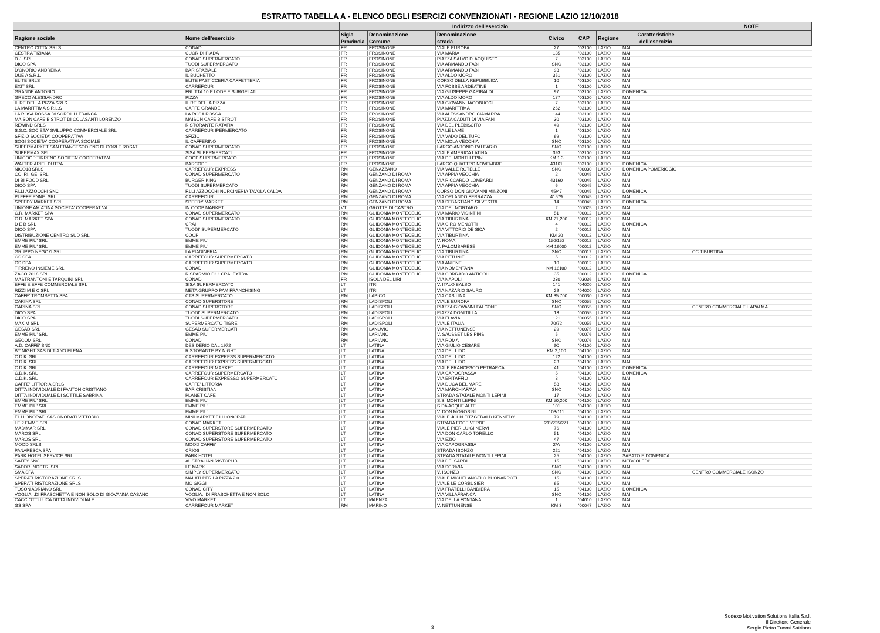ESTRATTO TABELLA A - ELENCO DEGLI ESERCIZI CONVENZIONATI - REGIONE LAZIO 12/10/2018
| | | Indirizzo dell'esercizio | | | | | | | NOTE |
| --- | --- | --- | --- | --- | --- | --- | --- | --- | --- |
| Ragione sociale | Nome dell'esercizio | Sigla Provincia | Denominazione Comune | Denominazione strada | Civico | CAP | Regione | Caratteristiche dell'esercizio | |
| CENTRO CITTA' SRLS | CONAD | FR | FROSINONE | VIALE EUROPA | 27 | '03100 | LAZIO | MAI | |
| CESTRA TIZIANA | CUOR DI PIADA | FR | FROSINONE | VIA MARIA | 135 | '03100 | LAZIO | MAI | |
| D.J. SRL | CONAD SUPERMERCATO | FR | FROSINONE | PIAZZA SALVO D' ACQUISTO | 7 | '03100 | LAZIO | MAI | |
| DICO SPA | TUODI SUPERMERCATO | FR | FROSINONE | VIA ARMANDO FABI | SNC | '03100 | LAZIO | MAI | |
| D'ONORIO ANDREINA | BAR SPAZIALE | FR | FROSINONE | VIA ARMANDO FABI | 93 | '03100 | LAZIO | MAI | |
| DUE A S.R.L. | IL BUCHETTO | FR | FROSINONE | VIA ALDO MORO | 351 | '03100 | LAZIO | MAI | |
| ELITE SRLS | ELITE PASTICCERIA CAFFETTERIA | FR | FROSINONE | CORSO DELLA REPUBBLICA | 10 | '03100 | LAZIO | MAI | |
| EXIT SRL | CARREFOUR | FR | FROSINONE | VIA FOSSE ARDEATINE | 1 | '03100 | LAZIO | MAI | |
| GRANDE ANTONIO | FRUTTA 10 E LODE E SURGELATI | FR | FROSINONE | VIA GIUSEPPE GARIBALDI | 97 | '03100 | LAZIO | DOMENICA | |
| GRECO ALESSANDRO | PIZZA | FR | FROSINONE | VIA ALDO MORO | 177 | '03100 | LAZIO | MAI | |
| IL RE DELLA PIZZA SRLS | IL RE DELLA PIZZA | FR | FROSINONE | VIA GIOVANNI IACOBUCCI | 7 | '03100 | LAZIO | MAI | |
| LA MARITTIMA S.R.L.S | CAFFE GRANDE | FR | FROSINONE | VIA MARITTIMA | 262 | '03100 | LAZIO | MAI | |
| LA ROSA ROSSA DI SORDILLI FRANCA | LA ROSA ROSSA | FR | FROSINONE | VIA ALESSANDRO CIAMARRA | 144 | '03100 | LAZIO | MAI | |
| MAISON CAFE BISTROT DI COLASANTI LORENZO | MAISON CAFE BISTROT | FR | FROSINONE | PIAZZA CADUTI DI VIA FANI | 30 | '03100 | LAZIO | MAI | |
| REWIND SRLS | RISTORANTE RATAFIA | FR | FROSINONE | VIA DEL PLEBISCITO | 49 | '03100 | LAZIO | MAI | |
| S.S.C. SOCIETA' SVILUPPO COMMERCIALE SRL | CARREFOUR IPERMERCATO | FR | FROSINONE | VIA LE LAME | 1 | '03100 | LAZIO | MAI | |
| SFIZIO SOCIETA' COOPERATIVA | SFIZIO | FR | FROSINONE | VIA VADO DEL TUFO | 69 | '03100 | LAZIO | MAI | |
| SOGI SOCIETA' COOPERATIVA SOCIALE | IL CAFFERINO | FR | FROSINONE | VIA MOLA VECCHIA | SNC | '03100 | LAZIO | MAI | |
| SUPERMARKET SAN FRANCESCO SNC DI GORI E ROSATI | CONAD SUPERMERCATO | FR | FROSINONE | LARGO ANTONIO PALEARIO | SNC | '03100 | LAZIO | MAI | |
| SUPERMAX SRL | SISA SUPERMERCATI | FR | FROSINONE | VIALE AMERICA LATINA | 393 | '03100 | LAZIO | MAI | |
| UNICOOP TIRRENO SOCIETA' COOPERATIVA | COOP SUPERMERCATO | FR | FROSINONE | VIA DEI MONTI LEPINI | KM 1.3 | '03100 | LAZIO | MAI | |
| WALTER ARIEL DUTRA | BARCODE | FR | FROSINONE | LARGO QUATTRO NOVEMBRE | 43161 | '03100 | LAZIO | DOMENICA | |
| NICO18 SRLS | CARREFOUR EXPRESS | RM | GENAZZANO | VIA VALLE ROTELLE | SNC | '00030 | LAZIO | DOMENICA POMERIGGIO | |
| CO. RI. GE. SRL | CONAD SUPERMERCATO | RM | GENZANO DI ROMA | VIA APPIA VECCHIA | 2 | '00045 | LAZIO | MAI | |
| DI BI FOOD SRL | BURGER KING | RM | GENZANO DI ROMA | VIA RICCARDO LOMBARDI | 43160 | '00045 | LAZIO | MAI | |
| DICO SPA | TUODI SUPERMERCATO | RM | GENZANO DI ROMA | VIA APPIA VECCHIA | 6 | '00045 | LAZIO | MAI | |
| F.LLI AZZOCCHI SNC | F.LLI AZZOCCHI NORCINERIA TAVOLA CALDA | RM | GENZANO DI ROMA | CORSO DON GIOVANNI MINZONI | 45/47 | '00045 | LAZIO | DOMENICA | |
| PI.EFFE.ENNE. SRL | CARREFOUR | RM | GENZANO DI ROMA | VIA ORLANDO FERRAZZA | 41579 | '00045 | LAZIO | MAI | |
| SPEEDY MARKET SRL | SPEEDY MARKET | RM | GENZANO DI ROMA | VIA SEBASTIANO SILVESTRI | 14 | '00045 | LAZIO | DOMENICA | |
| UNIONE AMIATINA SOCIETA' COOPERATIVA | IN COOP MARKET | VT | GROTTE DI CASTRO | VIA DEL MORTARO | 2 | '01025 | LAZIO | MAI | |
| C.R. MARKET SPA | CONAD SUPERMERCATO | RM | GUIDONIA MONTECELIO | VIA MARIO VISINTINI | 51 | '00012 | LAZIO | MAI | |
| C.R. MARKET SPA | CONAD SUPERMERCATO | RM | GUIDONIA MONTECELIO | VIA TIBURTINA | KM 21,200 | '00012 | LAZIO | MAI | |
| D E B SRL | CRAI | RM | GUIDONIA MONTECELIO | VIA CIRO MENOTTI | 4 | '00012 | LAZIO | DOMENICA | |
| DICO SPA | TUODI' SUPERMERCATO | RM | GUIDONIA MONTECELIO | VIA VITTORIO DE SICA | 2 | '00012 | LAZIO | MAI | |
| DISTRIBUZIONE CENTRO SUD SRL | COOP | RM | GUIDONIA MONTECELIO | VIA TIBURTINA | KM 20 | '00012 | LAZIO | MAI | |
| EMME PIU' SRL | EMME PIU' | RM | GUIDONIA MONTECELIO | V. ROMA | 150/152 | '00012 | LAZIO | MAI | |
| EMME PIU' SRL | EMME PIU' | RM | GUIDONIA MONTECELIO | V. PALOMBARESE | KM 19000 | '00012 | LAZIO | MAI | |
| GRUPPO NEGOZI SRL | LA PIADINERIA | RM | GUIDONIA MONTECELIO | VIA TIBURTINA | SNC | '00012 | LAZIO | MAI | CC TIBURTINA |
| GS SPA | CARREFOUR SUPERMERCATO | RM | GUIDONIA MONTECELIO | VIA PETUNIE | 5 | '00012 | LAZIO | MAI | |
| GS SPA | CARREFOUR SUPERMERCATO | RM | GUIDONIA MONTECELIO | VIA ANIENE | 10 | '00012 | LAZIO | MAI | |
| TIRRENO INSIEME SRL | CONAD | RM | GUIDONIA MONTECELIO | VIA NOMENTANA | KM 16100 | '00012 | LAZIO | MAI | |
| ZAGO 2018 SRL | RISPARMIO PIU' CRAI EXTRA | RM | GUIDONIA MONTECELIO | VIA CORRADO ANTICOLI | 35 | '00012 | LAZIO | DOMENICA | |
| MASTRANTONI E TARQUINI SRL | CONAD | FR | ISOLA DEL LIRI | VIA NAPOLI | 230 | '03036 | LAZIO | MAI | |
| EFFE E EFFE COMMERCIALE SRL | SISA SUPERMERCATO | LT | ITRI | V. ITALO BALBO | 141 | '04020 | LAZIO | MAI | |
| RIZZI M E C SRL | META GRUPPO PAM FRANCHISING | LT | ITRI | VIA NAZARIO SAURO | 29 | '04020 | LAZIO | MAI | |
| CAFFE' TROMBETTA SPA | CTS SUPERMERCATO | RM | LABICO | VIA CASILINA | KM 35.700 | '00030 | LAZIO | MAI | |
| CARINA SRL | CONAD SUPERSTORE | RM | LADISPOLI | VIALE EUROPA | SNC | '00055 | LAZIO | MAI | |
| CARINA SRL | CONAD SUPERSTORE | RM | LADISPOLI | PIAZZA GIOVANNI FALCONE | SNC | '00055 | LAZIO | MAI | CENTRO COMMERCIALE L APALMA |
| DICO SPA | TUODI' SUPERMERCATO | RM | LADISPOLI | PIAZZA DOMITILLA | 13 | '00055 | LAZIO | MAI | |
| DICO SPA | TUODI SUPERMERCATO | RM | LADISPOLI | VIA FLAVIA | 121 | '00055 | LAZIO | MAI | |
| MAXIM SRL | SUPERMERCATO TIGRE | RM | LADISPOLI | VIALE ITALIA | 70/72 | '00055 | LAZIO | MAI | |
| GESAD SRL | GESAD SUPERMERCATI | RM | LANUVIO | VIA NETTUNENSE | 29 | '00075 | LAZIO | MAI | |
| EMME PIU' SRL | EMME PIU' | RM | LARIANO | V. SAUSSET LES PINS | 5 | '00076 | LAZIO | MAI | |
| GECOM SRL | CONAD | RM | LARIANO | VIA ROMA | SNC | '00076 | LAZIO | MAI | |
| A.D. CAFFE' SNC | DESIDERIO DAL 1972 | LT | LATINA | VIA GIULIO CESARE | 6C | '04100 | LAZIO | MAI | |
| BY NIGHT SAS DI TIANO ELENA | RISTORANTE BY NIGHT | LT | LATINA | VIA DEL LIDO | KM 2,100 | '04100 | LAZIO | MAI | |
| C.D.K. SRL | CARREFOUR EXPRESS SUPERMERCATO | LT | LATINA | VIA DEL LIDO | 122 | '04100 | LAZIO | MAI | |
| C.D.K. SRL | CARREFOUR EXPRESS SUPERMERCATI | LT | LATINA | VIA DEL LIDO | 23 | '04100 | LAZIO | MAI | |
| C.D.K. SRL | CARREFOUR MARKET | LT | LATINA | VIALE FRANCESCO PETRARCA | 41 | '04100 | LAZIO | DOMENICA | |
| C.D.K. SRL | CARREFOUR SUPERMERCATO | LT | LATINA | VIA CAPOGRASSA | 5 | '04100 | LAZIO | DOMENICA | |
| C.D.K. SRL | CARREFOUR EXPRESSO SUPERMERCATO | LT | LATINA | VIA EPITAFFIO | 8 | '04100 | LAZIO | MAI | |
| CAFFE' LITTORIA SRLS | CAFFE' LITTORIA | LT | LATINA | VIA DUCA DEL MARE | 58 | '04100 | LAZIO | MAI | |
| DITTA INDIVIDUALE DI FANTON CRISTIANO | BAR CRISTIAN | LT | LATINA | VIA MARCHIAFAVA | SNC | '04100 | LAZIO | MAI | |
| DITTA INDIVIDUALE DI SOTTILE SABRINA | PLANET CAFE' | LT | LATINA | STRADA STATALE MONTI LEPINI | 17 | '04100 | LAZIO | MAI | |
| EMME PIU' SRL | EMME PIU' | LT | LATINA | S.S. MONTI LEPINI | KM 50,200 | '04100 | LAZIO | MAI | |
| EMME PIU' SRL | EMME PIU' | LT | LATINA | S.DA ACQUE ALTE | 101 | '04100 | LAZIO | MAI | |
| EMME PIU' SRL | EMME PIU' | LT | LATINA | V. DON MOROSINI | 103/111 | '04100 | LAZIO | MAI | |
| F.LLI ONORATI SAS ONORATI VITTORIO | MINI MARKET F.LLI ONORATI | LT | LATINA | VIALE JOHN FITZGERALD KENNEDY | 79 | '04100 | LAZIO | MAI | |
| LE 2 EMME SRL | CONAD MARKET | LT | LATINA | STRADA FOCE VERDE | 211/225/271 | '04100 | LAZIO | MAI | |
| MADIMAR SRL | CONAD SUPERSTORE SUPERMERCATO | LT | LATINA | VIALE PIER LUIGI NERVI | 76 | '04100 | LAZIO | MAI | |
| MAROS SRL | CONAD SUPERSTORE SUPERMERCATO | LT | LATINA | VIA DON CARLO TORELLO | 51 | '04100 | LAZIO | MAI | |
| MAROS SRL | CONAD SUPERSTORE SUPERMERCATO | LT | LATINA | VIA EZIO | 47 | '04100 | LAZIO | MAI | |
| MOOD SRLS | MOOD CAFFE' | LT | LATINA | VIA CAPOGRASSA | 2/A | '04100 | LAZIO | MAI | |
| PANAPESCA SPA | CRIOS | LT | LATINA | STRADA ISONZO | 221 | '04100 | LAZIO | MAI | |
| PARK HOTEL SERVICE SRL | PARK HOTEL | LT | LATINA | STRADA STATALE MONTI LEPINI | 25 | '04100 | LAZIO | SABATO E DOMENICA | |
| SAFFY SNC | AUSTRALIAN RISTOPUB | LT | LATINA | VIA DEI SARDI | 15 | '04100 | LAZIO | MERCOLEDI' | |
| SAPORI NOSTRI SRL | LE MARK | LT | LATINA | VIA SCRIVIA | SNC | '04100 | LAZIO | MAI | |
| SMA SPA | SIMPLY SUPERMERCATO | LT | LATINA | V. ISONZO | SNC | '04100 | LAZIO | MAI | CENTRO COMMERCIALE ISONZO |
| SPERATI RISTORAZIONE SRLS | MALATI PER LA PIZZA 2.0 | LT | LATINA | VIALE MICHELANGELO BUONARROTI | 15 | '04100 | LAZIO | MAI | |
| SPERATI RISTORAZIONE SRLS | MC GIGGI | LT | LATINA | VIALE LE CORBUSIER | 65 | '04100 | LAZIO | MAI | |
| TOSON ADRIANO SRL | CONAD CITY | LT | LATINA | VIA FRATELLI BANDIERA | 15 | '04100 | LAZIO | DOMENICA | |
| VOGLIA...DI FRASCHETTA E NON SOLO DI GIOVANNA CASANO | VOGLIA...DI FRASCHETTA E NON SOLO | LT | LATINA | VIA VILLAFRANCA | SNC | '04100 | LAZIO | MAI | |
| CACCIOTTI LUCA DITTA INDIVIDUALE | VIVO MARKET | LT | MAENZA | VIA DELLA FONTANA | 1 | '04010 | LAZIO | MAI | |
| GS SPA | CARREFOUR MARKET | RM | MARINO | V. NETTUNENSE | KM 3 | '00047 | LAZIO | MAI | |
3
Sodexo Motivation Solutions Italia S.r.l.
Il Direttore Generale
Sergio Pietro Tuomi Satriano